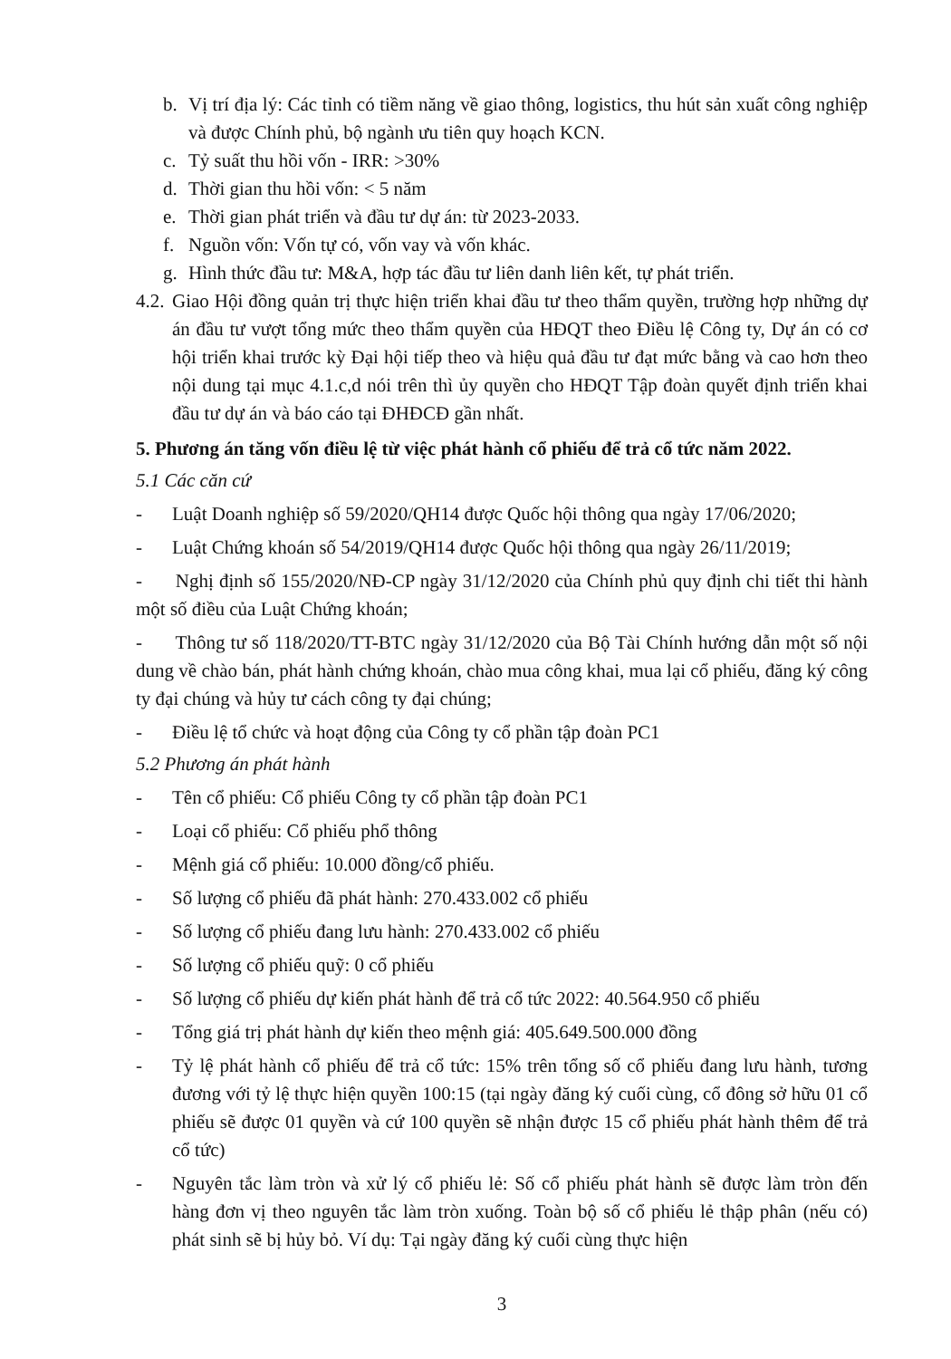b. Vị trí địa lý: Các tỉnh có tiềm năng về giao thông, logistics, thu hút sản xuất công nghiệp và được Chính phủ, bộ ngành ưu tiên quy hoạch KCN.
c. Tỷ suất thu hồi vốn - IRR: >30%
d. Thời gian thu hồi vốn: < 5 năm
e. Thời gian phát triển và đầu tư dự án: từ 2023-2033.
f. Nguồn vốn: Vốn tự có, vốn vay và vốn khác.
g. Hình thức đầu tư: M&A, hợp tác đầu tư liên danh liên kết, tự phát triển.
4.2.
Giao Hội đồng quản trị thực hiện triển khai đầu tư theo thẩm quyền, trường hợp những dự án đầu tư vượt tổng mức theo thẩm quyền của HĐQT theo Điều lệ Công ty, Dự án có cơ hội triển khai trước kỳ Đại hội tiếp theo và hiệu quả đầu tư đạt mức bằng và cao hơn theo nội dung tại mục 4.1.c,d nói trên thì ủy quyền cho HĐQT Tập đoàn quyết định triển khai đầu tư dự án và báo cáo tại ĐHĐCĐ gần nhất.
5. Phương án tăng vốn điều lệ từ việc phát hành cổ phiếu để trả cổ tức năm 2022.
5.1 Các căn cứ
- Luật Doanh nghiệp số 59/2020/QH14 được Quốc hội thông qua ngày 17/06/2020;
- Luật Chứng khoán số 54/2019/QH14 được Quốc hội thông qua ngày 26/11/2019;
- Nghị định số 155/2020/NĐ-CP ngày 31/12/2020 của Chính phủ quy định chi tiết thi hành một số điều của Luật Chứng khoán;
- Thông tư số 118/2020/TT-BTC ngày 31/12/2020 của Bộ Tài Chính hướng dẫn một số nội dung về chào bán, phát hành chứng khoán, chào mua công khai, mua lại cổ phiếu, đăng ký công ty đại chúng và hủy tư cách công ty đại chúng;
- Điều lệ tổ chức và hoạt động của Công ty cổ phần tập đoàn PC1
5.2 Phương án phát hành
- Tên cổ phiếu: Cổ phiếu Công ty cổ phần tập đoàn PC1
- Loại cổ phiếu: Cổ phiếu phổ thông
- Mệnh giá cổ phiếu: 10.000 đồng/cổ phiếu.
- Số lượng cổ phiếu đã phát hành: 270.433.002 cổ phiếu
- Số lượng cổ phiếu đang lưu hành: 270.433.002 cổ phiếu
- Số lượng cổ phiếu quỹ: 0 cổ phiếu
- Số lượng cổ phiếu dự kiến phát hành để trả cổ tức 2022: 40.564.950 cổ phiếu
- Tổng giá trị phát hành dự kiến theo mệnh giá: 405.649.500.000 đồng
- Tỷ lệ phát hành cổ phiếu để trả cổ tức: 15% trên tổng số cổ phiếu đang lưu hành, tương đương với tỷ lệ thực hiện quyền 100:15 (tại ngày đăng ký cuối cùng, cổ đông sở hữu 01 cổ phiếu sẽ được 01 quyền và cứ 100 quyền sẽ nhận được 15 cổ phiếu phát hành thêm để trả cổ tức)
- Nguyên tắc làm tròn và xử lý cổ phiếu lẻ: Số cổ phiếu phát hành sẽ được làm tròn đến hàng đơn vị theo nguyên tắc làm tròn xuống. Toàn bộ số cổ phiếu lẻ thập phân (nếu có) phát sinh sẽ bị hủy bỏ. Ví dụ: Tại ngày đăng ký cuối cùng thực hiện
3